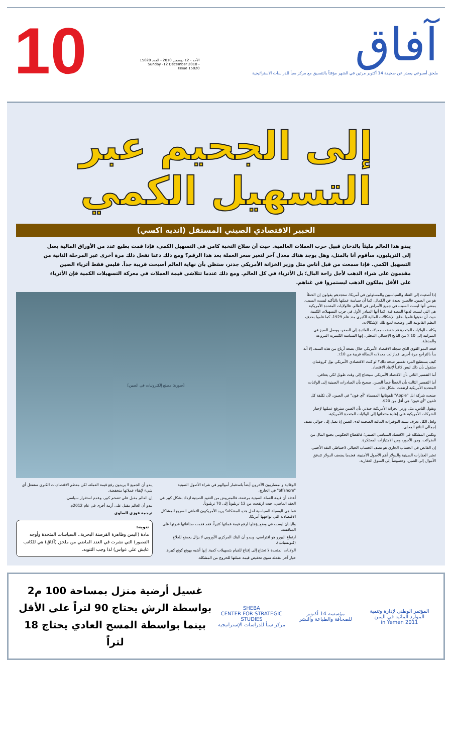10
الأحد - 12 ديسمبر 2010 - العدد 15020
Sunday -12 December 2010 - Issue 15020
آفاق
ملحق أسبوعي يصدر عن صحيفة 14 أكتوبر مرتين في الشهر مؤقتاً بالتنسيق مع مركز سبأ للدراسات الاستراتيجية
إلى الجحيم عبر التسهيل الكمي
الخبير الاقتصادي الصيني المستقل (انديه اكسي)
يبدو هذا العالم مليئاً بالدخان قبيل حرب العملات العالمية. حيث أن سلاح النخبة كامن في التسهيل الكمي، فإذا قمت بطبع عدد من الأوراق المالية يصل إلى التريليون، سأقوم أنا بالمثل، وهل يوجد هناك معدل آخر لتغير سعر العملة بعد هذا الرقم؟ ومع ذلك دعنا نفعل ذلك مرة أخرى عبر المرحلة الثانية من التسهيل الكمي. فإذا سمعت من قبل أناس مثل وزير الخزانة الأمريكي جذنر، ستظن بأن نهاية العالم أصبحت قريبة جداً. فليس فقط أثرياء الصين مقدمون على شراء الذهب لأجل راحة البال؛ بل الأثرياء في كل العالم. ومع ذلك عندما تتلاشى قيمة العملات في معركة التسهيلات الكمية فإن الأثرياء على الأقل يملكون الذهب ليستمروا في غناهم.
إذا أصغيت إلى النقاد والسياسيين والمسئولين في أمريكا، ستجدهم يقولون إن الخطأ هو من الصين. فالصين بعيدة عن الكمال، كما أن سياسة عملتها بالتأكيد ليست السبب، بمعنى أنها ليست السبب في جميع الأمراض في العالم. فالولايات المتحدة الأمريكية هي التي ليست لديها المصداقية، كما أنها المبادر الأول في حرب التسهيلات الكمية، حيث أن نخبتها قاموا بخلق الإشكالات المالية الكبرى منذ عام 1929، كما قاموا بحذف النظم القانونية التي وضعت لمنع تلك الإشكالات.
وكانت الولايات المتحدة قد خفضت معدلات الفائدة إلى الصفر، ووصل العجز في الميزانية إلى 10 ٪ من الناتج الإجمالي المحلي. إنها السياسة الكينيزية المروعة والمذهلة.
فبعد النمو القوي الذي سجله الاقتصاد الأمريكي خلال بضعة أرباع من هذه السنة، إلا أنه بدأ بالتراجع مرة أخرى. فمازالت معدلات البطالة قريبة من 10٪.
كيف يستطيع المرء تفسير نتيجة ذلك؟ لو كنت الاقتصادي الأمريكي بول كروغمان، ستقول بأن ذلك ليس كافياً لإنقاذ الاقتصاد.
أما التفسير الثاني بأن الاقتصاد الأمريكي سيحتاج إلى وقت طويل لكي يتعافى.
أما التفسير الثالث بأن الخطأ خطأ الصين. صحيح بأن الصادرات الصينية إلى الولايات المتحدة الأمريكية ارتفعت بشكل حاد.
صنعت شركة ابل "Apple" تلفوناتها المسماة "أي فون" في الصين، لأن تكلفة كل تلفون "أي فون" هي أقل من 20$.
ويقول الناس، مثل وزير الخزانة الأمريكية جيذنر، بأن الصين سترفع عملتها لإجبار الشركات الأمريكية على إعادة منتجاتها إلى الولايات المتحدة الأمريكية.
ولعل الكل يعرف نسبة التوفيرات المالية الضخمة لدى الصين إذ تصل إلى حوالي نصف إجمالي الناتج المحلي.
وتكمن المشكلة في الاقتصاد السياسي الصيني؛ فالقطاع الحكومي يجمع المال من الضرائب، ومن الأجور، ومن الامتيازات المحتكرة.
إن الفائض في الحساب الجاري هو نصف الحساب الخيالي لاحتياطي النقد الأجنبي.
تعتبر العقارات الصينية والدولار أهم الأصول الأجنبية، فعندما يضعف الدولار تتدفق الأموال إلى الصين، وخصوصاً إلى السوق العقارية.
[صورة: مصنع إلكترونيات في الصين]
الوقائية والمضاربون الآخرون أيضاً باستثمار أموالهم في شراء الأصول الصينية "offshore" في الخارج.
أعتقد أن قيمة العملة الصينية مرتفعة، فالمعروض من النقود الصينية ازداد بشكل كبير في العقد الماضي، حيث ارتفعت من 12 تريليوناً إلى 70 تريليوناً.
فما هي الوسيلة السياسية لحل هذه المشكلة؟ يريد الأمريكيون التعافي السريع للمشاكل الاقتصادية التي تواجهها أمريكا.
واليابان ليست في وضع يؤهلها لرفع قيمة عملتها كثيراً، فقد فقدت صناعاتها قدرتها على المنافسة.
ارتفاع اليورو هو افتراضي، ويبدو أن البنك المركزي الأوروبي لا يزال يخضع للعلاج (كبونسبانك).
الولايات المتحدة لا تحتاج إلى إقناع للقيام بتسهيلات كمية. إنها أشبه بهونغ كونغ كبيرة.
خيار آخر لتفعله سوى تخفيض قيمة عملتها للخروج من المشكلة.
يبدو أن الجميع لا يريدون رفع قيمة العملة، لكن معظم الاقتصاديات الكبرى ستفعل أي شيء لإبقاء عملاتها منخفضة.
إن العالم مقبل على تضخم كبير، وعدم استقرار سياسي.
يبدو أن العالم مقبل على أزمة أخرى في عام 2012م.
ترجمة فوزي الصلوي
تنويه:
مادة (اليمن وظاهرة القرصنة البحرية.. السياسات المتخذة وأوجه القصور) التي نشرت في العدد الماضي من ملحق (آفاق) هي للكاتب عايش علي عواس) لذا وجب التنويه.
المؤتمر الوطني لإدارة وتنمية الموارد المائية في اليمن
in Yemen 2011
مؤسسة 14 أكتوبر
للصحافة والطباعة والنشر
SHEBA
CENTER FOR STRATEGIC STUDIES
مركز سبأ للدراسات الإستراتيجية
غسيل أرضية منزل بمساحة 100 م2
بواسطة الرش يحتاج 90 لتراً على الأقل
بينما بواسطة المسح العادي يحتاج 18 لتراً